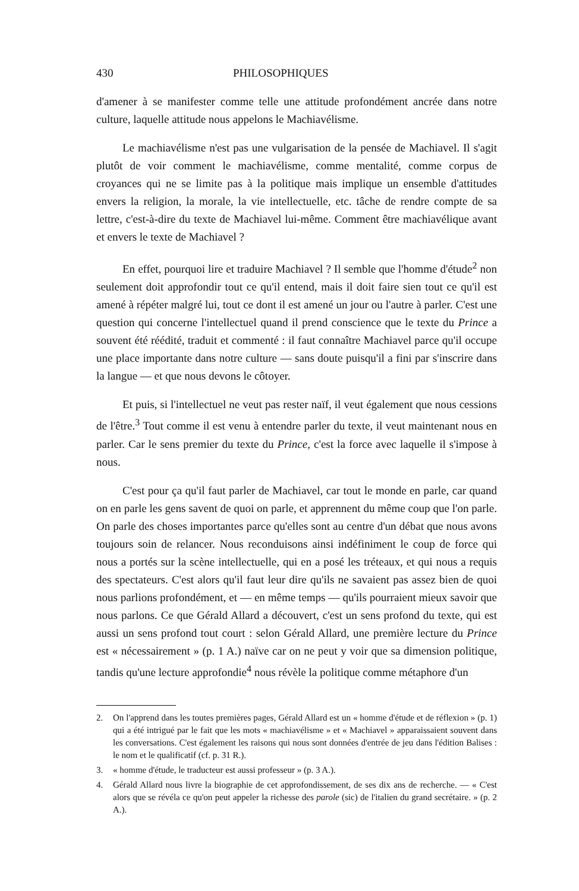430 PHILOSOPHIQUES
d'amener à se manifester comme telle une attitude profondément ancrée dans notre culture, laquelle attitude nous appelons le Machiavélisme.
Le machiavélisme n'est pas une vulgarisation de la pensée de Machiavel. Il s'agit plutôt de voir comment le machiavélisme, comme mentalité, comme corpus de croyances qui ne se limite pas à la politique mais implique un ensemble d'attitudes envers la religion, la morale, la vie intellectuelle, etc. tâche de rendre compte de sa lettre, c'est-à-dire du texte de Machiavel lui-même. Comment être machiavélique avant et envers le texte de Machiavel ?
En effet, pourquoi lire et traduire Machiavel ? Il semble que l'homme d'étude<sup>2</sup> non seulement doit approfondir tout ce qu'il entend, mais il doit faire sien tout ce qu'il est amené à répéter malgré lui, tout ce dont il est amené un jour ou l'autre à parler. C'est une question qui concerne l'intellectuel quand il prend conscience que le texte du Prince a souvent été réédité, traduit et commenté : il faut connaître Machiavel parce qu'il occupe une place importante dans notre culture — sans doute puisqu'il a fini par s'inscrire dans la langue — et que nous devons le côtoyer.
Et puis, si l'intellectuel ne veut pas rester naïf, il veut également que nous cessions de l'être.<sup>3</sup> Tout comme il est venu à entendre parler du texte, il veut maintenant nous en parler. Car le sens premier du texte du Prince, c'est la force avec laquelle il s'impose à nous.
C'est pour ça qu'il faut parler de Machiavel, car tout le monde en parle, car quand on en parle les gens savent de quoi on parle, et apprennent du même coup que l'on parle. On parle des choses importantes parce qu'elles sont au centre d'un débat que nous avons toujours soin de relancer. Nous reconduisons ainsi indéfiniment le coup de force qui nous a portés sur la scène intellectuelle, qui en a posé les tréteaux, et qui nous a requis des spectateurs. C'est alors qu'il faut leur dire qu'ils ne savaient pas assez bien de quoi nous parlions profondément, et — en même temps — qu'ils pourraient mieux savoir que nous parlons. Ce que Gérald Allard a découvert, c'est un sens profond du texte, qui est aussi un sens profond tout court : selon Gérald Allard, une première lecture du Prince est « nécessairement » (p. 1 A.) naïve car on ne peut y voir que sa dimension politique, tandis qu'une lecture approfondie<sup>4</sup> nous révèle la politique comme métaphore d'un
2. On l'apprend dans les toutes premières pages, Gérald Allard est un « homme d'étude et de réflexion » (p. 1) qui a été intrigué par le fait que les mots « machiavélisme » et « Machiavel » apparaissaient souvent dans les conversations. C'est également les raisons qui nous sont données d'entrée de jeu dans l'édition Balises : le nom et le qualificatif (cf. p. 31 R.).
3. « homme d'étude, le traducteur est aussi professeur » (p. 3 A.).
4. Gérald Allard nous livre la biographie de cet approfondissement, de ses dix ans de recherche. — « C'est alors que se révéla ce qu'on peut appeler la richesse des parole (sic) de l'italien du grand secrétaire. » (p. 2 A.).